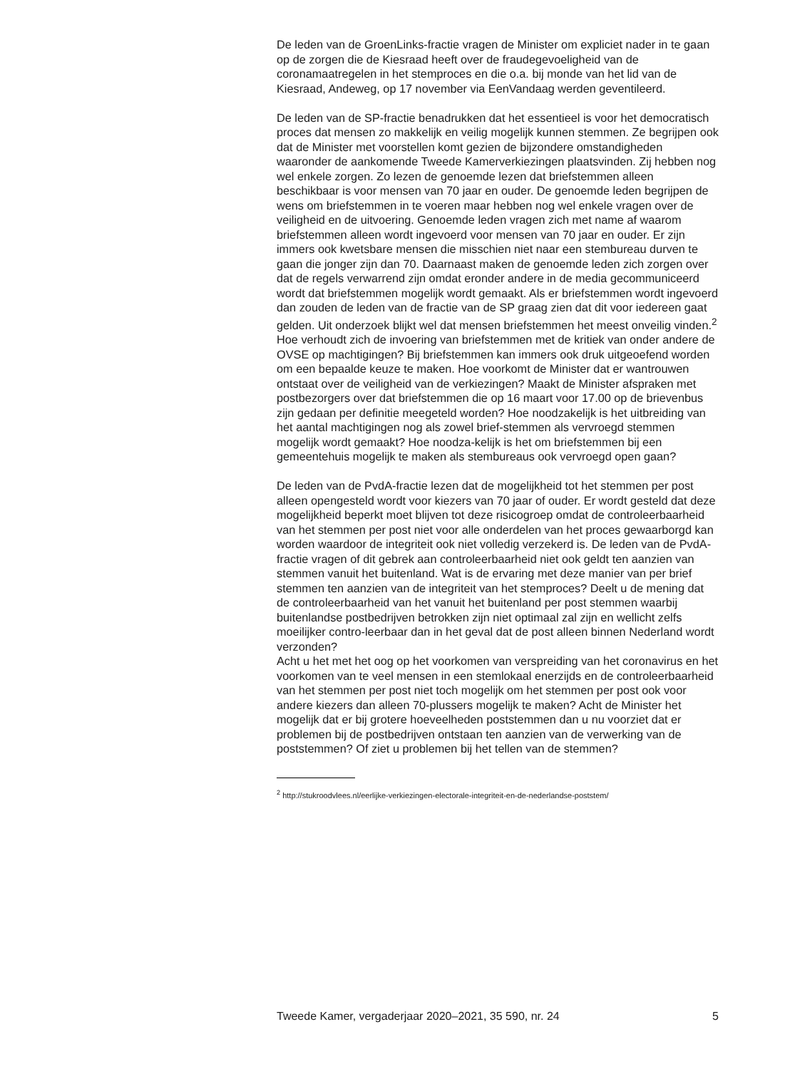De leden van de GroenLinks-fractie vragen de Minister om expliciet nader in te gaan op de zorgen die de Kiesraad heeft over de fraudegevoeligheid van de coronamaatregelen in het stemproces en die o.a. bij monde van het lid van de Kiesraad, Andeweg, op 17 november via EenVandaag werden geventileerd.
De leden van de SP-fractie benadrukken dat het essentieel is voor het democratisch proces dat mensen zo makkelijk en veilig mogelijk kunnen stemmen. Ze begrijpen ook dat de Minister met voorstellen komt gezien de bijzondere omstandigheden waaronder de aankomende Tweede Kamerverkiezingen plaatsvinden. Zij hebben nog wel enkele zorgen. Zo lezen de genoemde lezen dat briefstemmen alleen beschikbaar is voor mensen van 70 jaar en ouder. De genoemde leden begrijpen de wens om briefstemmen in te voeren maar hebben nog wel enkele vragen over de veiligheid en de uitvoering. Genoemde leden vragen zich met name af waarom briefstemmen alleen wordt ingevoerd voor mensen van 70 jaar en ouder. Er zijn immers ook kwetsbare mensen die misschien niet naar een stembureau durven te gaan die jonger zijn dan 70. Daarnaast maken de genoemde leden zich zorgen over dat de regels verwarrend zijn omdat eronder andere in de media gecommuniceerd wordt dat briefstemmen mogelijk wordt gemaakt. Als er briefstemmen wordt ingevoerd dan zouden de leden van de fractie van de SP graag zien dat dit voor iedereen gaat gelden. Uit onderzoek blijkt wel dat mensen briefstemmen het meest onveilig vinden.<sup>2</sup> Hoe verhoudt zich de invoering van briefstemmen met de kritiek van onder andere de OVSE op machtigingen? Bij briefstemmen kan immers ook druk uitgeoefend worden om een bepaalde keuze te maken. Hoe voorkomt de Minister dat er wantrouwen ontstaat over de veiligheid van de verkiezingen? Maakt de Minister afspraken met postbezorgers over dat briefstemmen die op 16 maart voor 17.00 op de brievenbus zijn gedaan per definitie meegeteld worden? Hoe noodzakelijk is het uitbreiding van het aantal machtigingen nog als zowel brief-stemmen als vervroegd stemmen mogelijk wordt gemaakt? Hoe noodza-kelijk is het om briefstemmen bij een gemeentehuis mogelijk te maken als stembureaus ook vervroegd open gaan?
De leden van de PvdA-fractie lezen dat de mogelijkheid tot het stemmen per post alleen opengesteld wordt voor kiezers van 70 jaar of ouder. Er wordt gesteld dat deze mogelijkheid beperkt moet blijven tot deze risicogroep omdat de controleerbaarheid van het stemmen per post niet voor alle onderdelen van het proces gewaarborgd kan worden waardoor de integriteit ook niet volledig verzekerd is. De leden van de PvdA-fractie vragen of dit gebrek aan controleerbaarheid niet ook geldt ten aanzien van stemmen vanuit het buitenland. Wat is de ervaring met deze manier van per brief stemmen ten aanzien van de integriteit van het stemproces? Deelt u de mening dat de controleerbaarheid van het vanuit het buitenland per post stemmen waarbij buitenlandse postbedrijven betrokken zijn niet optimaal zal zijn en wellicht zelfs moeilijker contro-leerbaar dan in het geval dat de post alleen binnen Nederland wordt verzonden?
Acht u het met het oog op het voorkomen van verspreiding van het coronavirus en het voorkomen van te veel mensen in een stemlokaal enerzijds en de controleerbaarheid van het stemmen per post niet toch mogelijk om het stemmen per post ook voor andere kiezers dan alleen 70-plussers mogelijk te maken? Acht de Minister het mogelijk dat er bij grotere hoeveelheden poststemmen dan u nu voorziet dat er problemen bij de postbedrijven ontstaan ten aanzien van de verwerking van de poststemmen? Of ziet u problemen bij het tellen van de stemmen?
<sup>2</sup> http://stukroodvlees.nl/eerlijke-verkiezingen-electorale-integriteit-en-de-nederlandse-poststem/
Tweede Kamer, vergaderjaar 2020–2021, 35 590, nr. 24 5